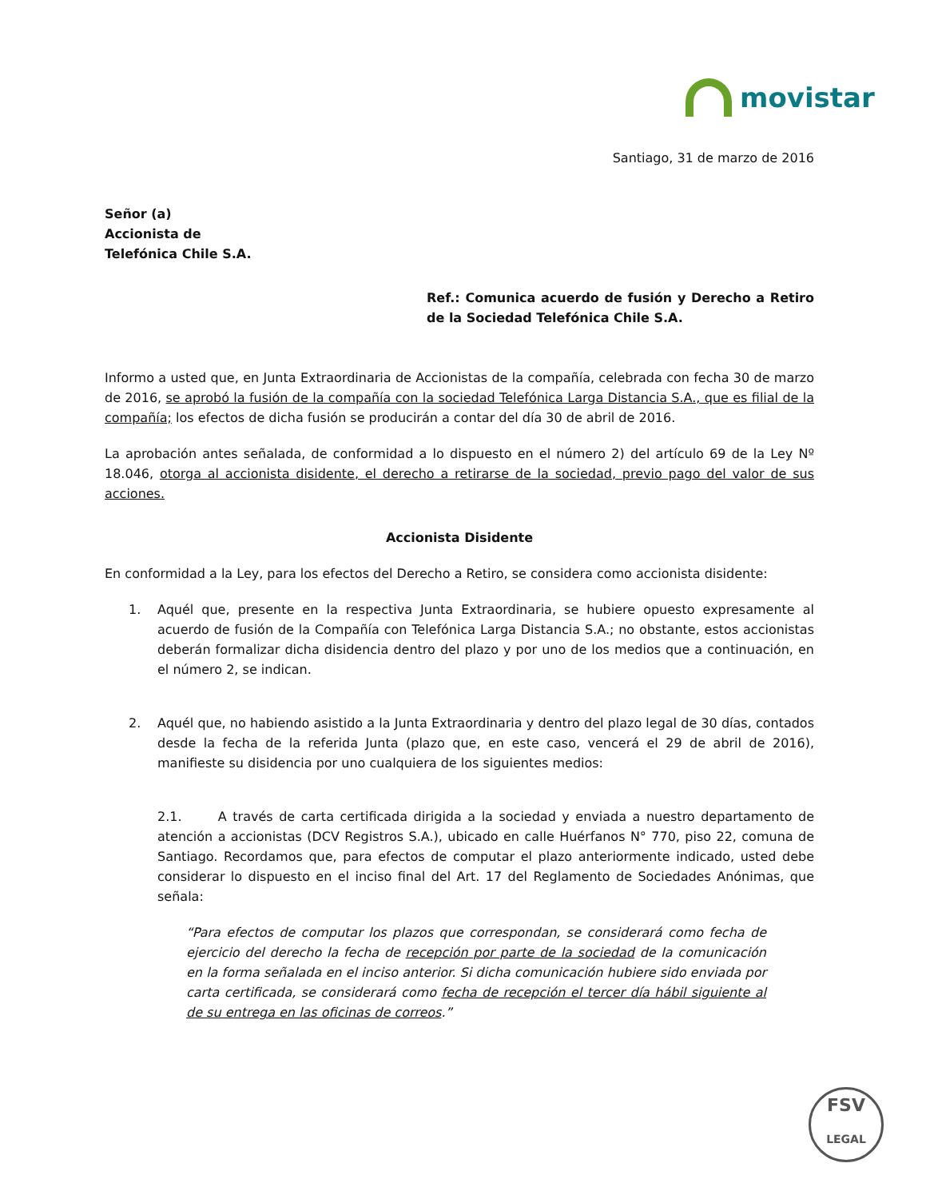movistar
Santiago, 31 de marzo de 2016
Señor (a)
Accionista de
Telefónica Chile S.A.
Ref.: Comunica acuerdo de fusión y Derecho a Retiro de la Sociedad Telefónica Chile S.A.
Informo a usted que, en Junta Extraordinaria de Accionistas de la compañía, celebrada con fecha 30 de marzo de 2016, se aprobó la fusión de la compañía con la sociedad Telefónica Larga Distancia S.A., que es filial de la compañía; los efectos de dicha fusión se producirán a contar del día 30 de abril de 2016.
La aprobación antes señalada, de conformidad a lo dispuesto en el número 2) del artículo 69 de la Ley Nº 18.046, otorga al accionista disidente, el derecho a retirarse de la sociedad, previo pago del valor de sus acciones.
Accionista Disidente
En conformidad a la Ley, para los efectos del Derecho a Retiro, se considera como accionista disidente:
1. Aquél que, presente en la respectiva Junta Extraordinaria, se hubiere opuesto expresamente al acuerdo de fusión de la Compañía con Telefónica Larga Distancia S.A.; no obstante, estos accionistas deberán formalizar dicha disidencia dentro del plazo y por uno de los medios que a continuación, en el número 2, se indican.
2. Aquél que, no habiendo asistido a la Junta Extraordinaria y dentro del plazo legal de 30 días, contados desde la fecha de la referida Junta (plazo que, en este caso, vencerá el 29 de abril de 2016), manifieste su disidencia por uno cualquiera de los siguientes medios:
2.1. A través de carta certificada dirigida a la sociedad y enviada a nuestro departamento de atención a accionistas (DCV Registros S.A.), ubicado en calle Huérfanos N° 770, piso 22, comuna de Santiago. Recordamos que, para efectos de computar el plazo anteriormente indicado, usted debe considerar lo dispuesto en el inciso final del Art. 17 del Reglamento de Sociedades Anónimas, que señala:
“Para efectos de computar los plazos que correspondan, se considerará como fecha de ejercicio del derecho la fecha de recepción por parte de la sociedad de la comunicación en la forma señalada en el inciso anterior. Si dicha comunicación hubiere sido enviada por carta certificada, se considerará como fecha de recepción el tercer día hábil siguiente al de su entrega en las oficinas de correos.”
FSV
LEGAL